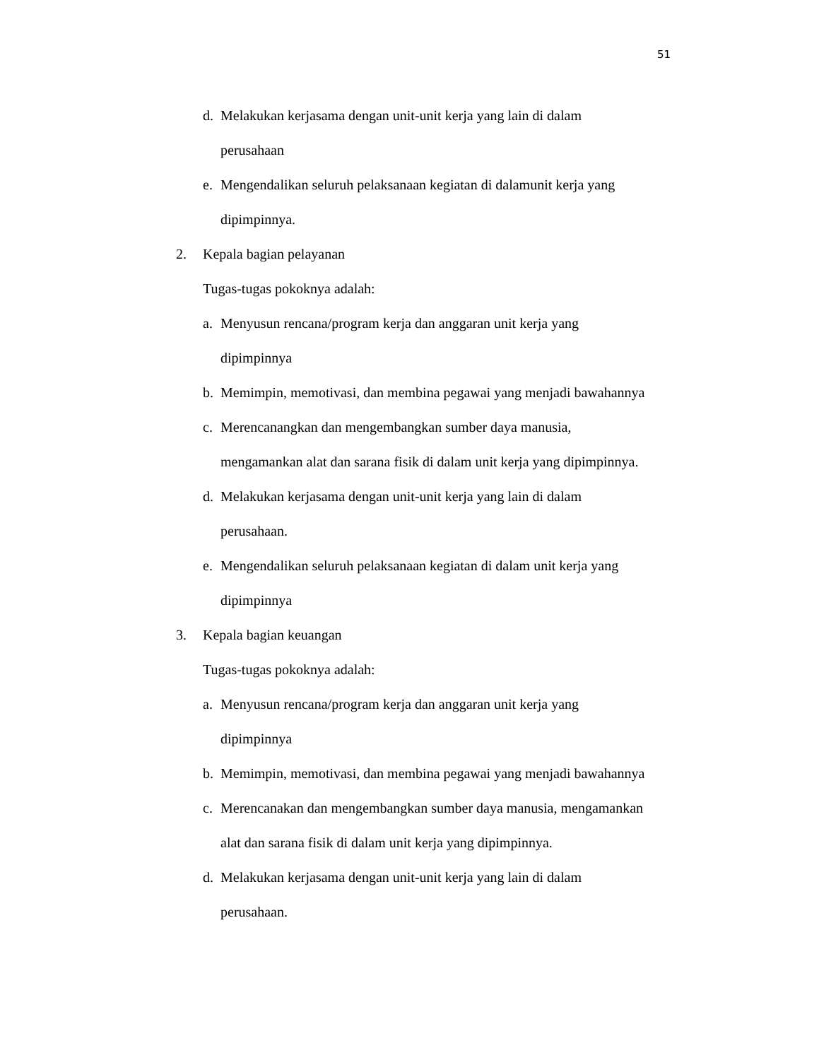51
d. Melakukan kerjasama dengan unit-unit kerja yang lain di dalam
perusahaan
e. Mengendalikan seluruh pelaksanaan kegiatan di dalamunit kerja yang
dipimpinnya.
2. Kepala bagian pelayanan
Tugas-tugas pokoknya adalah:
a. Menyusun rencana/program kerja dan anggaran unit kerja yang
dipimpinnya
b. Memimpin, memotivasi, dan membina pegawai yang menjadi bawahannya
c. Merencanangkan dan mengembangkan sumber daya manusia,
mengamankan alat dan sarana fisik di dalam unit kerja yang dipimpinnya.
d. Melakukan kerjasama dengan unit-unit kerja yang lain di dalam
perusahaan.
e. Mengendalikan seluruh pelaksanaan kegiatan di dalam unit kerja yang
dipimpinnya
3. Kepala bagian keuangan
Tugas-tugas pokoknya adalah:
a. Menyusun rencana/program kerja dan anggaran unit kerja yang
dipimpinnya
b. Memimpin, memotivasi, dan membina pegawai yang menjadi bawahannya
c. Merencanakan dan mengembangkan sumber daya manusia, mengamankan
alat dan sarana fisik di dalam unit kerja yang dipimpinnya.
d. Melakukan kerjasama dengan unit-unit kerja yang lain di dalam
perusahaan.